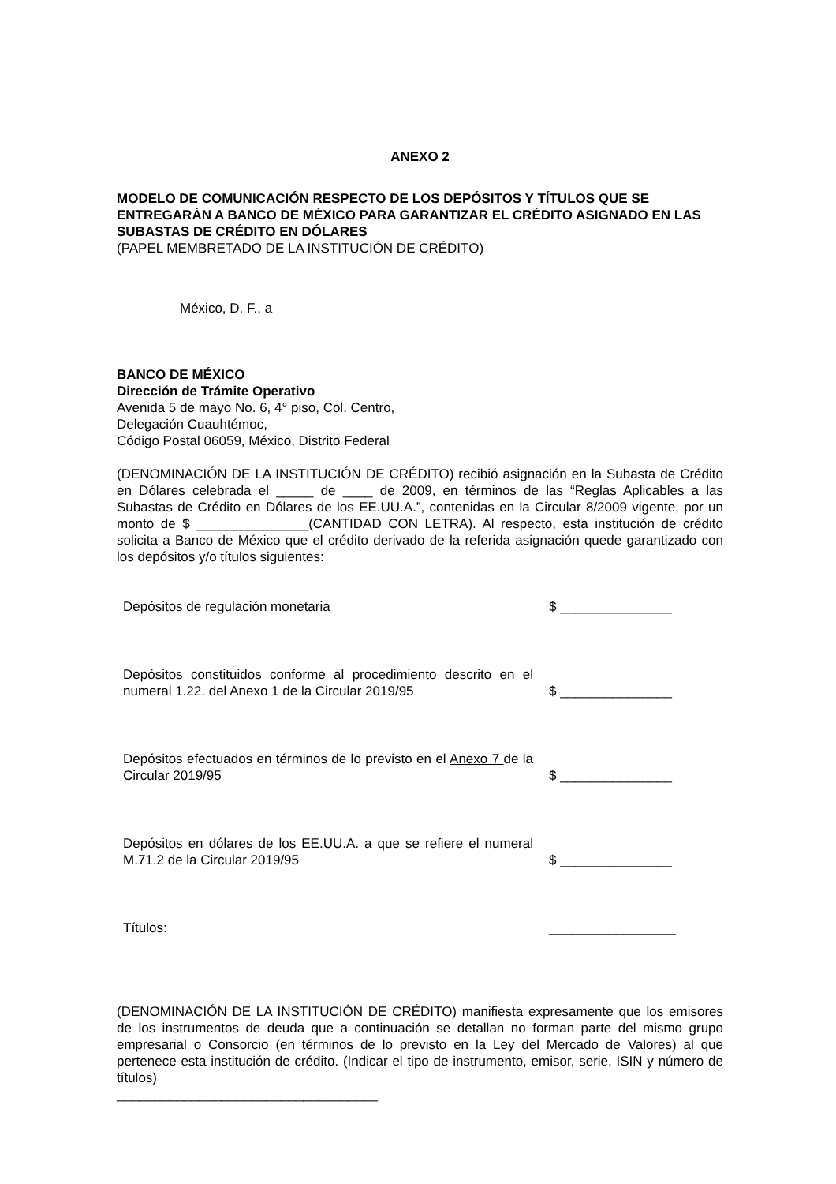ANEXO 2
MODELO DE COMUNICACIÓN RESPECTO DE LOS DEPÓSITOS Y TÍTULOS QUE SE ENTREGARÁN A BANCO DE MÉXICO PARA GARANTIZAR EL CRÉDITO ASIGNADO EN LAS SUBASTAS DE CRÉDITO EN DÓLARES
(PAPEL MEMBRETADO DE LA INSTITUCIÓN DE CRÉDITO)
México, D. F., a
BANCO DE MÉXICO
Dirección de Trámite Operativo
Avenida 5 de mayo No. 6, 4° piso, Col. Centro,
Delegación Cuauhtémoc,
Código Postal 06059, México, Distrito Federal
(DENOMINACIÓN DE LA INSTITUCIÓN DE CRÉDITO) recibió asignación en la Subasta de Crédito en Dólares celebrada el _____ de ____ de 2009, en términos de las “Reglas Aplicables a las Subastas de Crédito en Dólares de los EE.UU.A.”, contenidas en la Circular 8/2009 vigente, por un monto de $ _______________(CANTIDAD CON LETRA). Al respecto, esta institución de crédito solicita a Banco de México que el crédito derivado de la referida asignación quede garantizado con los depósitos y/o títulos siguientes:
| Depósitos de regulación monetaria | $ _______________ |
| Depósitos constituidos conforme al procedimiento descrito en el numeral 1.22. del Anexo 1 de la Circular 2019/95 | $ _______________ |
| Depósitos efectuados en términos de lo previsto en el Anexo 7 de la Circular 2019/95 | $ _______________ |
| Depósitos en dólares de los EE.UU.A. a que se refiere el numeral M.71.2 de la Circular 2019/95 | $ _______________ |
| Títulos: | _________________ |
(DENOMINACIÓN DE LA INSTITUCIÓN DE CRÉDITO) manifiesta expresamente que los emisores de los instrumentos de deuda que a continuación se detallan no forman parte del mismo grupo empresarial o Consorcio (en términos de lo previsto en la Ley del Mercado de Valores) al que pertenece esta institución de crédito. (Indicar el tipo de instrumento, emisor, serie, ISIN y número de títulos)
___________________________________